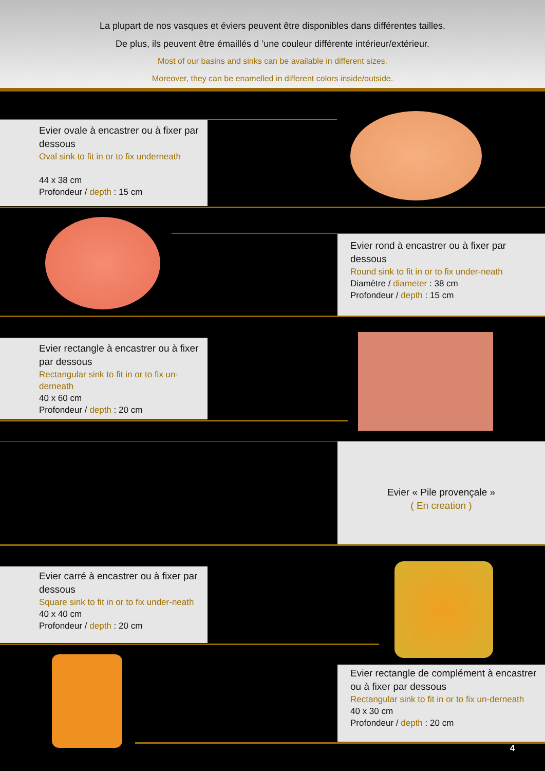La plupart de nos vasques et éviers peuvent être disponibles dans différentes tailles.
De plus, ils peuvent être émaillés d ’une couleur différente intérieur/extérieur.
Most of our basins and sinks can be available in different sizes.
Moreover, they can be enamelled in different colors inside/outside.
Evier ovale à encastrer ou à fixer par dessous
Oval sink to fit in or to fix underneath
44 x 38 cm
Profondeur / depth : 15 cm
Evier rond à encastrer ou à fixer par dessous
Round sink to fit in or to fix under-neath
Diamètre / diameter : 38 cm
Profondeur / depth : 15 cm
Evier rectangle à encastrer ou à fixer par dessous
Rectangular sink to fit in or to fix un-derneath
40 x 60 cm
Profondeur / depth : 20 cm
Evier « Pile provençale »
( En creation )
Evier carré à encastrer ou à fixer par dessous
Square sink to fit in or to fix under-neath
40 x 40 cm
Profondeur / depth : 20 cm
Evier rectangle de complément à encastrer ou à fixer par dessous
Rectangular sink to fit in or to fix un-derneath
40 x 30 cm
Profondeur / depth : 20 cm
4